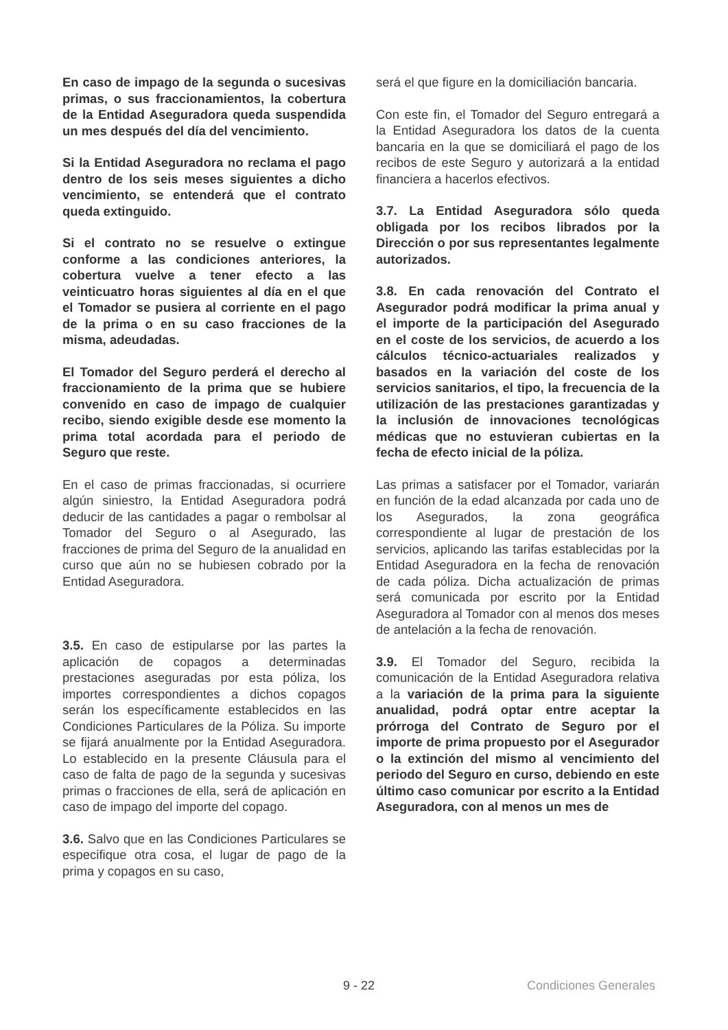En caso de impago de la segunda o sucesivas primas, o sus fraccionamientos, la cobertura de la Entidad Aseguradora queda suspendida un mes después del día del vencimiento.
Si la Entidad Aseguradora no reclama el pago dentro de los seis meses siguientes a dicho vencimiento, se entenderá que el contrato queda extinguido.
Si el contrato no se resuelve o extingue conforme a las condiciones anteriores, la cobertura vuelve a tener efecto a las veinticuatro horas siguientes al día en el que el Tomador se pusiera al corriente en el pago de la prima o en su caso fracciones de la misma, adeudadas.
El Tomador del Seguro perderá el derecho al fraccionamiento de la prima que se hubiere convenido en caso de impago de cualquier recibo, siendo exigible desde ese momento la prima total acordada para el periodo de Seguro que reste.
En el caso de primas fraccionadas, si ocurriere algún siniestro, la Entidad Aseguradora podrá deducir de las cantidades a pagar o rembolsar al Tomador del Seguro o al Asegurado, las fracciones de prima del Seguro de la anualidad en curso que aún no se hubiesen cobrado por la Entidad Aseguradora.
3.5. En caso de estipularse por las partes la aplicación de copagos a determinadas prestaciones aseguradas por esta póliza, los importes correspondientes a dichos copagos serán los específicamente establecidos en las Condiciones Particulares de la Póliza. Su importe se fijará anualmente por la Entidad Aseguradora. Lo establecido en la presente Cláusula para el caso de falta de pago de la segunda y sucesivas primas o fracciones de ella, será de aplicación en caso de impago del importe del copago.
3.6. Salvo que en las Condiciones Particulares se especifique otra cosa, el lugar de pago de la prima y copagos en su caso,
será el que figure en la domiciliación bancaria.
Con este fin, el Tomador del Seguro entregará a la Entidad Aseguradora los datos de la cuenta bancaria en la que se domiciliará el pago de los recibos de este Seguro y autorizará a la entidad financiera a hacerlos efectivos.
3.7. La Entidad Aseguradora sólo queda obligada por los recibos librados por la Dirección o por sus representantes legalmente autorizados.
3.8. En cada renovación del Contrato el Asegurador podrá modificar la prima anual y el importe de la participación del Asegurado en el coste de los servicios, de acuerdo a los cálculos técnico-actuariales realizados y basados en la variación del coste de los servicios sanitarios, el tipo, la frecuencia de la utilización de las prestaciones garantizadas y la inclusión de innovaciones tecnológicas médicas que no estuvieran cubiertas en la fecha de efecto inicial de la póliza.
Las primas a satisfacer por el Tomador, variarán en función de la edad alcanzada por cada uno de los Asegurados, la zona geográfica correspondiente al lugar de prestación de los servicios, aplicando las tarifas establecidas por la Entidad Aseguradora en la fecha de renovación de cada póliza. Dicha actualización de primas será comunicada por escrito por la Entidad Aseguradora al Tomador con al menos dos meses de antelación a la fecha de renovación.
3.9. El Tomador del Seguro, recibida la comunicación de la Entidad Aseguradora relativa a la variación de la prima para la siguiente anualidad, podrá optar entre aceptar la prórroga del Contrato de Seguro por el importe de prima propuesto por el Asegurador o la extinción del mismo al vencimiento del periodo del Seguro en curso, debiendo en este último caso comunicar por escrito a la Entidad Aseguradora, con al menos un mes de
9 - 22 Condiciones Generales